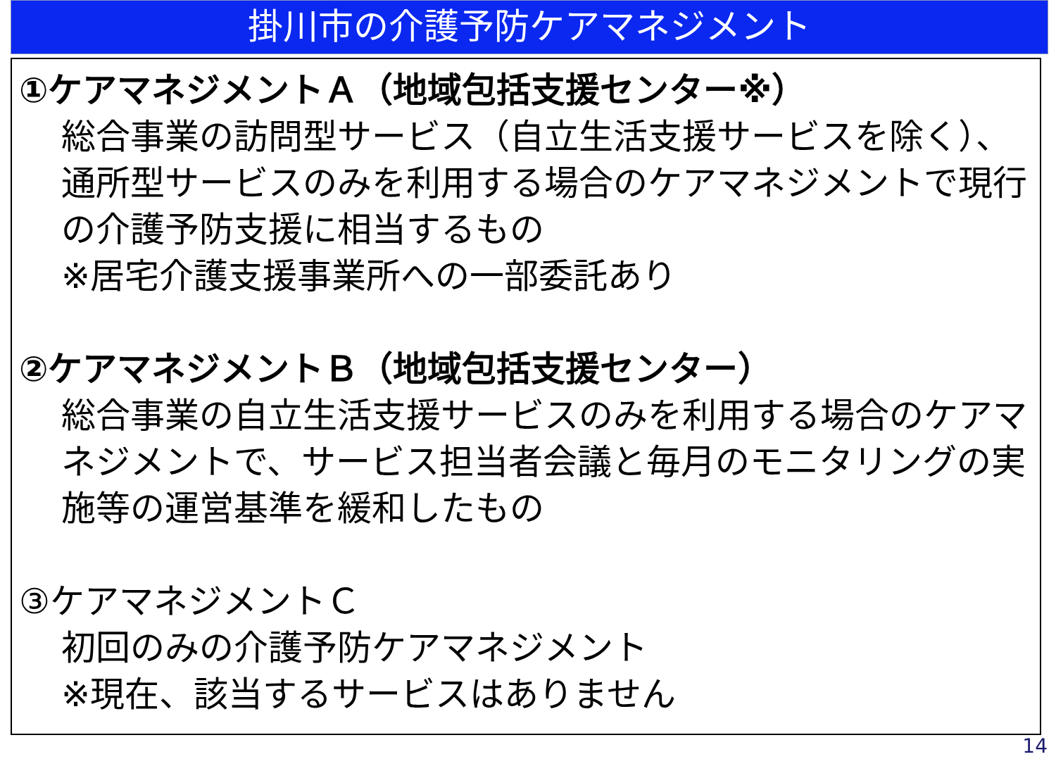掛川市の介護予防ケアマネジメント
①ケアマネジメントＡ（地域包括支援センター※）
総合事業の訪問型サービス（自立生活支援サービスを除く）、通所型サービスのみを利用する場合のケアマネジメントで現行の介護予防支援に相当するもの
※居宅介護支援事業所への一部委託あり
②ケアマネジメントＢ（地域包括支援センター）
総合事業の自立生活支援サービスのみを利用する場合のケアマネジメントで、サービス担当者会議と毎月のモニタリングの実施等の運営基準を緩和したもの
③ケアマネジメントＣ
初回のみの介護予防ケアマネジメント
※現在、該当するサービスはありません
14